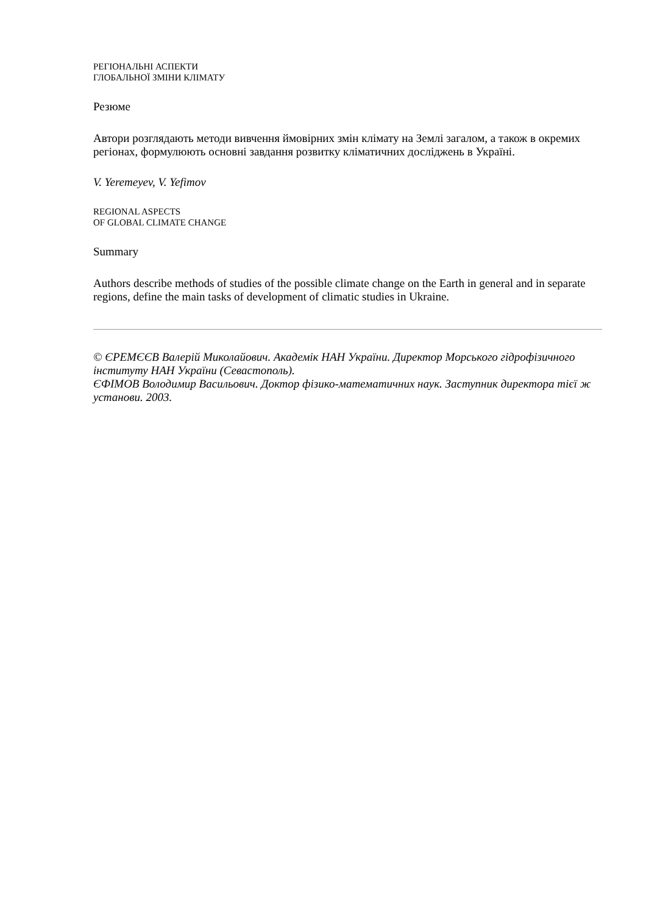РЕГІОНАЛЬНІ АСПЕКТИ
ГЛОБАЛЬНОЇ ЗМІНИ КЛІМАТУ
Резюме
Автори розглядають методи вивчення ймовірних змін клімату на Землі загалом, а також в окремих регіонах, формулюють основні завдання розвитку кліматичних досліджень в Україні.
V. Yeremeyev, V. Yefimov
REGIONAL ASPECTS
OF GLOBAL CLIMATE CHANGE
Summary
Authors describe methods of studies of the possible climate change on the Earth in general and in separate regions, define the main tasks of development of climatic studies in Ukraine.
© ЄРЕМЄЄВ Валерій Миколайович. Академік НАН України. Директор Морського гідрофізичного інституту НАН України (Севастополь).
ЄФІМОВ Володимир Васильович. Доктор фізико-математичних наук. Заступник директора тієї ж установи. 2003.